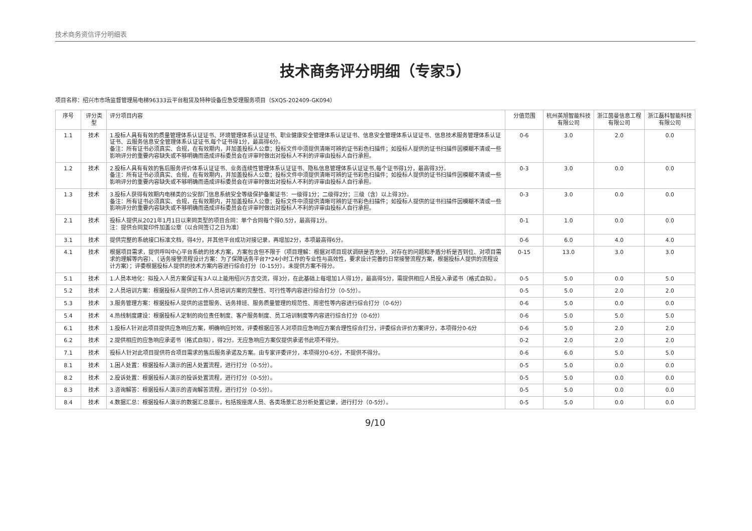技术商务资信评分明细表
技术商务评分明细（专家5）
项目名称：绍兴市市场监督管理局电梯96333云平台租赁及特种设备应急受理服务项目（SXQS-202409-GK094）
| 序号 | 评分类型 | 评分项目内容 | 分值范围 | 杭州英旭智能科技有限公司 | 浙江茵曼信息工程有限公司 | 浙江磊科智能科技有限公司 |
| --- | --- | --- | --- | --- | --- | --- |
| 1.1 | 技术 | 1.投标人具有有效的质量管理体系认证证书、环境管理体系认证证书、职业健康安全管理体系认证证书、信息安全管理体系认证证书、信息技术服务管理体系认证证书、云服务信息安全管理体系认证证书,每个证书得1分，最高得6分。 备注：所有证书必须真实、合规，在有效期内，并加盖投标人公章；投标文件中须提供清晰可辨的证书彩色扫描件；如投标人提供的证书扫描件因模糊不清或一些影响评分的重要内容缺失或不够明确而造成评标委员会在评审时做出对投标人不利的评审由投标人自行承担。 | 0-6 | 3.0 | 2.0 | 0.0 |
| 1.2 | 技术 | 2.投标人具有有效的售后服务评价体系认证证书、业务连续性管理体系认证证书、隐私信息管理体系认证证书,每个证书得1分，最高得3分。 备注：所有证书必须真实、合规，在有效期内，并加盖投标人公章；投标文件中须提供清晰可辨的证书彩色扫描件；如投标人提供的证书扫描件因模糊不清或一些影响评分的重要内容缺失或不够明确而造成评标委员会在评审时做出对投标人不利的评审由投标人自行承担。 | 0-3 | 3.0 | 0.0 | 0.0 |
| 1.3 | 技术 | 3.投标人获得有效期内电梯类的公安部门信息系统安全等级保护备案证书：一级得1分；二级得2分；三级（含）以上得3分。 备注：所有证书必须真实、合规，在有效期内，并加盖投标人公章；投标文件中须提供清晰可辨的证书彩色扫描件；如投标人提供的证书扫描件因模糊不清或一些影响评分的重要内容缺失或不够明确而造成评标委员会在评审时做出对投标人不利的评审由投标人自行承担。 | 0-3 | 3.0 | 0.0 | 0.0 |
| 2.1 | 技术 | 投标人提供从2021年1月1日以来同类型的项目合同：单个合同每个得0.5分，最高得1分。 注：提供合同复印件加盖公章（以合同签订之日为准） | 0-1 | 1.0 | 0.0 | 0.0 |
| 3.1 | 技术 | 提供完整的系统接口标准文档，得4分，并其他平台成功对接记录，再增加2分，本项最高得6分。 | 0-6 | 6.0 | 4.0 | 4.0 |
| 4.1 | 技术 | 根据项目需求，提供呼叫中心平台系统的技术方案，方案包含但不限于（项目理解：根据对项目现状调研是否充分、对存在的问题和矛盾分析是否到位、对项目需求的理解等内容）、（话务接警流程设计方案：为了保障话务平台7*24小时工作的专业性与高效性，要求设计完善的日常接警流程方案，根据投标人提供的流程设计方案）；评委根据投标人提供的技术方案内容进行综合打分（0-15分）。未提供方案不得分。 | 0-15 | 13.0 | 3.0 | 3.0 |
| 5.1 | 技术 | 1.人员本地化：拟投入人员方案保证有3人以上能用绍兴方言交流，得3分，在此基础上每增加1人得1分，最高得5分，需提供相应人员投入承诺书（格式自拟）。 | 0-5 | 5.0 | 0.0 | 5.0 |
| 5.2 | 技术 | 2.人员培训方案：根据投标人提供的工作人员培训方案的完整性、可行性等内容进行综合打分（0-5分）。 | 0-5 | 5.0 | 2.0 | 2.0 |
| 5.3 | 技术 | 3.服务管理方案：根据投标人提供的运营服务、话务排班、服务质量管理的规范性、周密性等内容进行综合打分（0-6分） | 0-6 | 5.0 | 0.0 | 0.0 |
| 5.4 | 技术 | 4.热线制度建设：根据投标人定制的岗位责任制度、客户服务制度、员工培训制度等内容进行综合打分（0-6分） | 0-6 | 5.0 | 5.0 | 5.0 |
| 6.1 | 技术 | 1.投标人针对此项目提供应急响应方案，明确响应时效，评委根据应答人对项目应急响应方案合理性综合打分，评委综合评价方案评分，本项得分0-6分 | 0-6 | 5.0 | 2.0 | 2.0 |
| 6.2 | 技术 | 2.提供相应的应急响应承诺书（格式自拟），得2分。无应急响应方案仅提供承诺书此项不得分。 | 0-2 | 2.0 | 2.0 | 2.0 |
| 7.1 | 技术 | 投标人针对此项目提供符合项目需求的售后服务承诺及方案。由专家评委评分，本项得分0-6分，不提供不得分。 | 0-6 | 6.0 | 5.0 | 5.0 |
| 8.1 | 技术 | 1.困人处置：根据投标人演示的困人处置流程，进行打分（0-5分）。 | 0-5 | 5.0 | 0.0 | 0.0 |
| 8.2 | 技术 | 2.投诉处置：根据投标人演示的投诉处置流程，进行打分（0-5分）。 | 0-5 | 5.0 | 0.0 | 0.0 |
| 8.3 | 技术 | 3.咨询解答：根据投标人演示的咨询解答流程，进行打分（0-5分）。 | 0-5 | 5.0 | 0.0 | 0.0 |
| 8.4 | 技术 | 4.数据汇总：根据投标人演示的数据汇总展示，包括按座席人员、各类场景汇总分析处置记录，进行打分（0-5分）。 | 0-5 | 5.0 | 0.0 | 0.0 |
9/10